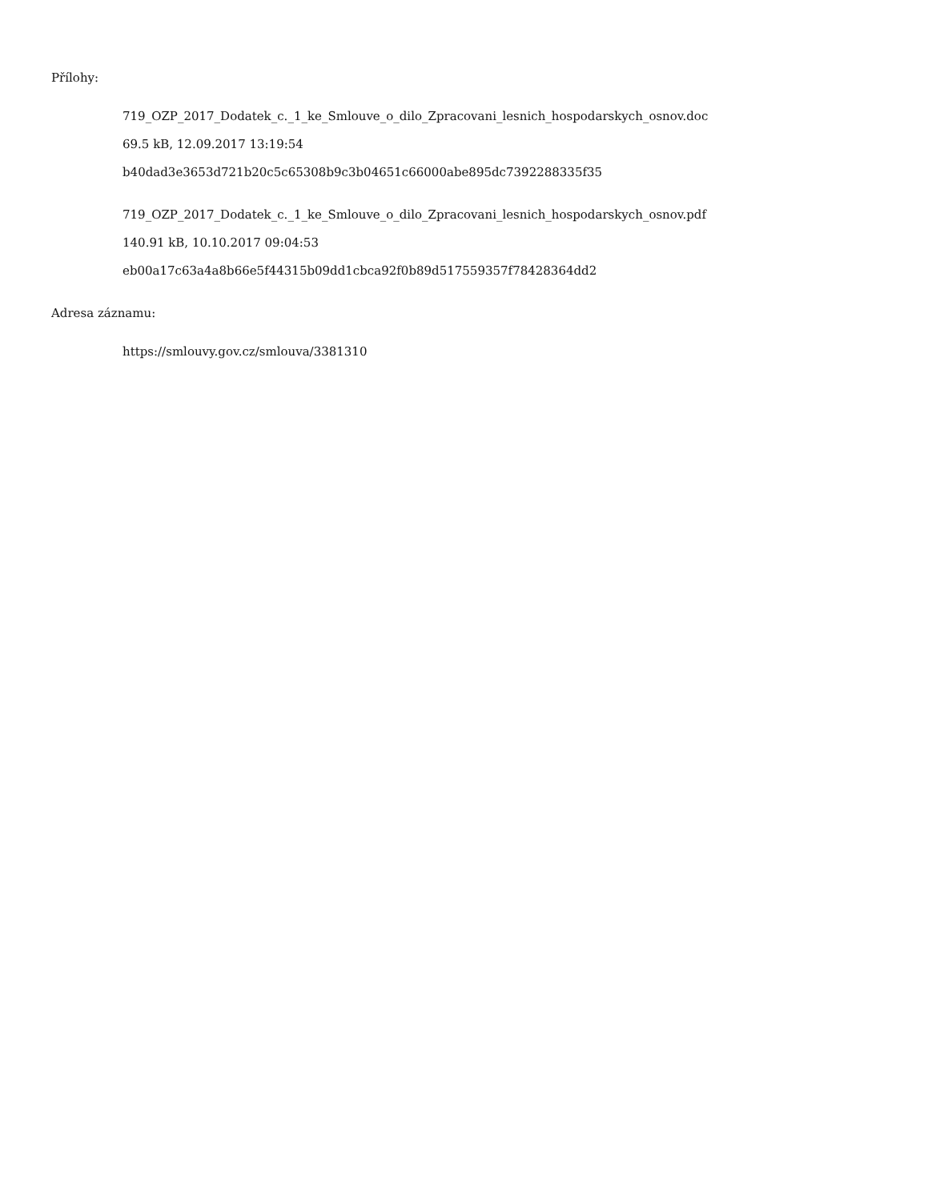Přílohy:
719_OZP_2017_Dodatek_c._1_ke_Smlouve_o_dilo_Zpracovani_lesnich_hospodarskych_osnov.doc
69.5 kB, 12.09.2017 13:19:54
b40dad3e3653d721b20c5c65308b9c3b04651c66000abe895dc7392288335f35
719_OZP_2017_Dodatek_c._1_ke_Smlouve_o_dilo_Zpracovani_lesnich_hospodarskych_osnov.pdf
140.91 kB, 10.10.2017 09:04:53
eb00a17c63a4a8b66e5f44315b09dd1cbca92f0b89d517559357f78428364dd2
Adresa záznamu:
https://smlouvy.gov.cz/smlouva/3381310